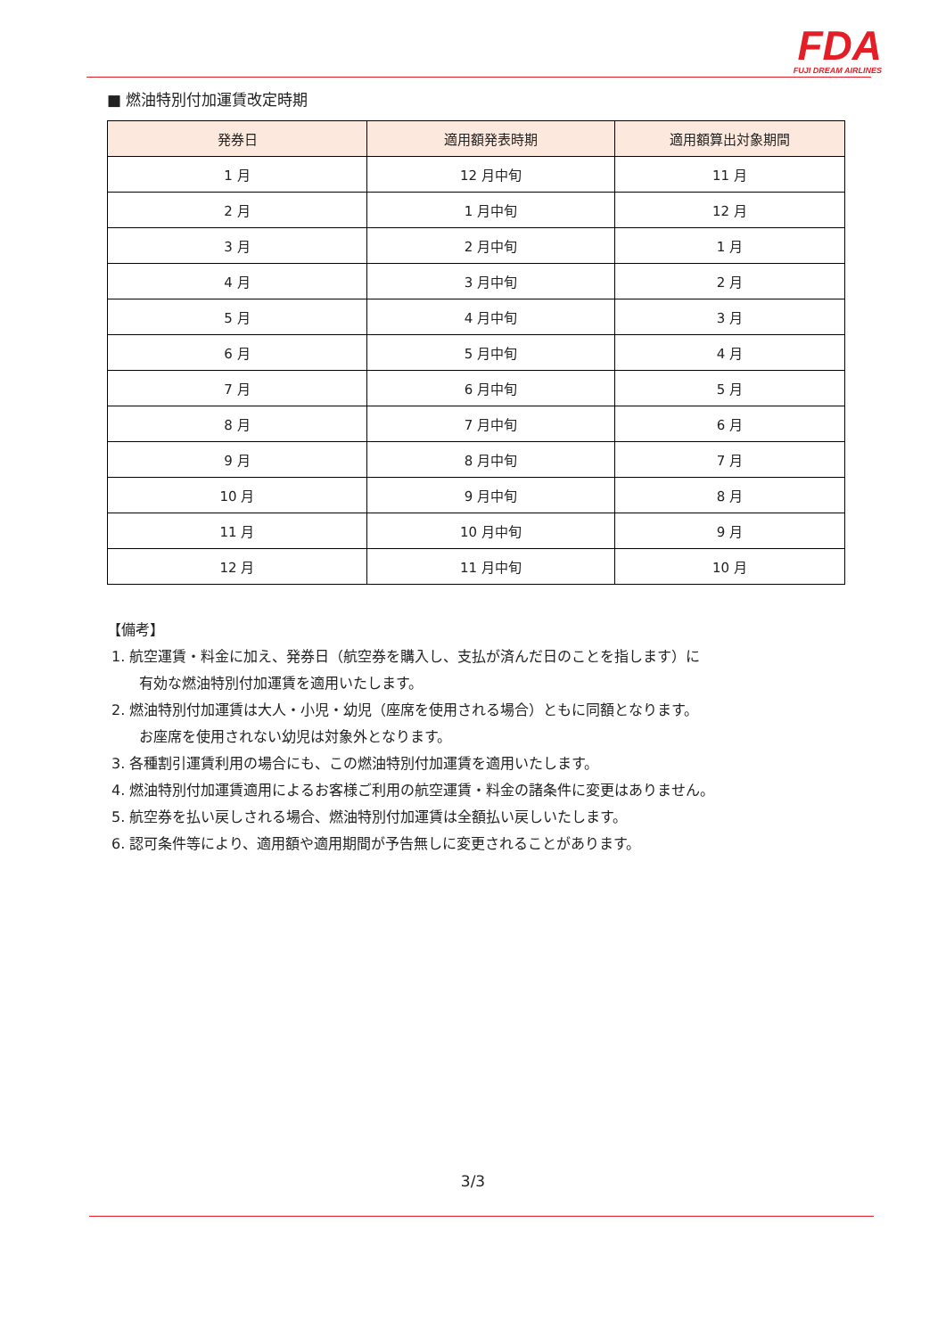FDA
FUJI DREAM AIRLINES
■ 燃油特別付加運賃改定時期
| 発券日 | 適用額発表時期 | 適用額算出対象期間 |
| --- | --- | --- |
| 1 月 | 12 月中旬 | 11 月 |
| 2 月 | 1 月中旬 | 12 月 |
| 3 月 | 2 月中旬 | 1 月 |
| 4 月 | 3 月中旬 | 2 月 |
| 5 月 | 4 月中旬 | 3 月 |
| 6 月 | 5 月中旬 | 4 月 |
| 7 月 | 6 月中旬 | 5 月 |
| 8 月 | 7 月中旬 | 6 月 |
| 9 月 | 8 月中旬 | 7 月 |
| 10 月 | 9 月中旬 | 8 月 |
| 11 月 | 10 月中旬 | 9 月 |
| 12 月 | 11 月中旬 | 10 月 |
【備考】
1. 航空運賃・料金に加え、発券日（航空券を購入し、支払が済んだ日のことを指します）に
有効な燃油特別付加運賃を適用いたします。
2. 燃油特別付加運賃は大人・小児・幼児（座席を使用される場合）ともに同額となります。
お座席を使用されない幼児は対象外となります。
3. 各種割引運賃利用の場合にも、この燃油特別付加運賃を適用いたします。
4. 燃油特別付加運賃適用によるお客様ご利用の航空運賃・料金の諸条件に変更はありません。
5. 航空券を払い戻しされる場合、燃油特別付加運賃は全額払い戻しいたします。
6. 認可条件等により、適用額や適用期間が予告無しに変更されることがあります。
3/3